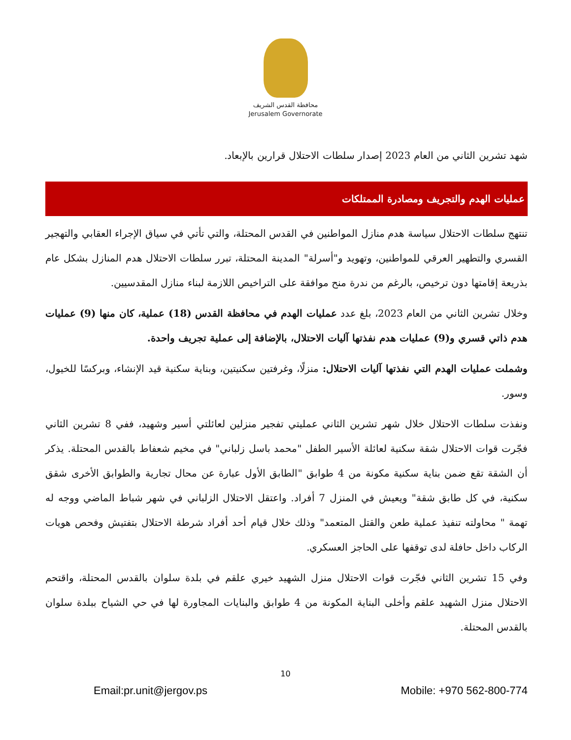محافظة القدس الشريف
Jerusalem Governorate
شهد تشرين الثاني من العام 2023 إصدار سلطات الاحتلال قرارين بالإبعاد.
عمليات الهدم والتجريف ومصادرة الممتلكات
تنتهج سلطات الاحتلال سياسة هدم منازل المواطنين في القدس المحتلة، والتي تأتي في سياق الإجراء العقابي والتهجير القسري والتطهير العرقي للمواطنين، وتهويد و"أسرلة" المدينة المحتلة، تبرر سلطات الاحتلال هدم المنازل بشكل عام بذريعة إقامتها دون ترخيص، بالرغم من ندرة منح موافقة على التراخيص اللازمة لبناء منازل المقدسيين.
وخلال تشرين الثاني من العام 2023، بلغ عدد عمليات الهدم في محافظة القدس (18) عملية، كان منها (9) عمليات هدم ذاتي قسري و(9) عمليات هدم نفذتها آليات الاحتلال، بالإضافة إلى عملية تجريف واحدة.
وشملت عمليات الهدم التي نفذتها آليات الاحتلال: منزلًا، وغرفتين سكنيتين، وبناية سكنية قيد الإنشاء، وبركسًا للخيول، وسور.
ونفذت سلطات الاحتلال خلال شهر تشرين الثاني عمليتي تفجير منزلين لعائلتي أسير وشهيد، ففي 8 تشرين الثاني فجّرت قوات الاحتلال شقة سكنية لعائلة الأسير الطفل "محمد باسل زلباني" في مخيم شعفاط بالقدس المحتلة. يذكر أن الشقة تقع ضمن بناية سكنية مكونة من 4 طوابق "الطابق الأول عبارة عن محال تجارية والطوابق الأخرى شقق سكنية، في كل طابق شقة" ويعيش في المنزل 7 أفراد. واعتقل الاحتلال الزلباني في شهر شباط الماضي ووجه له تهمة " محاولته تنفيذ عملية طعن والقتل المتعمد" وذلك خلال قيام أحد أفراد شرطة الاحتلال بتفتيش وفحص هويات الركاب داخل حافلة لدى توقفها على الحاجز العسكري.
وفي 15 تشرين الثاني فجّرت قوات الاحتلال منزل الشهيد خيري علقم في بلدة سلوان بالقدس المحتلة، واقتحم الاحتلال منزل الشهيد علقم وأخلى البناية المكونة من 4 طوابق والبنايات المجاورة لها في حي الشياح ببلدة سلوان بالقدس المحتلة.
10
Email:pr.unit@jergov.ps Mobile: +970 562-800-774